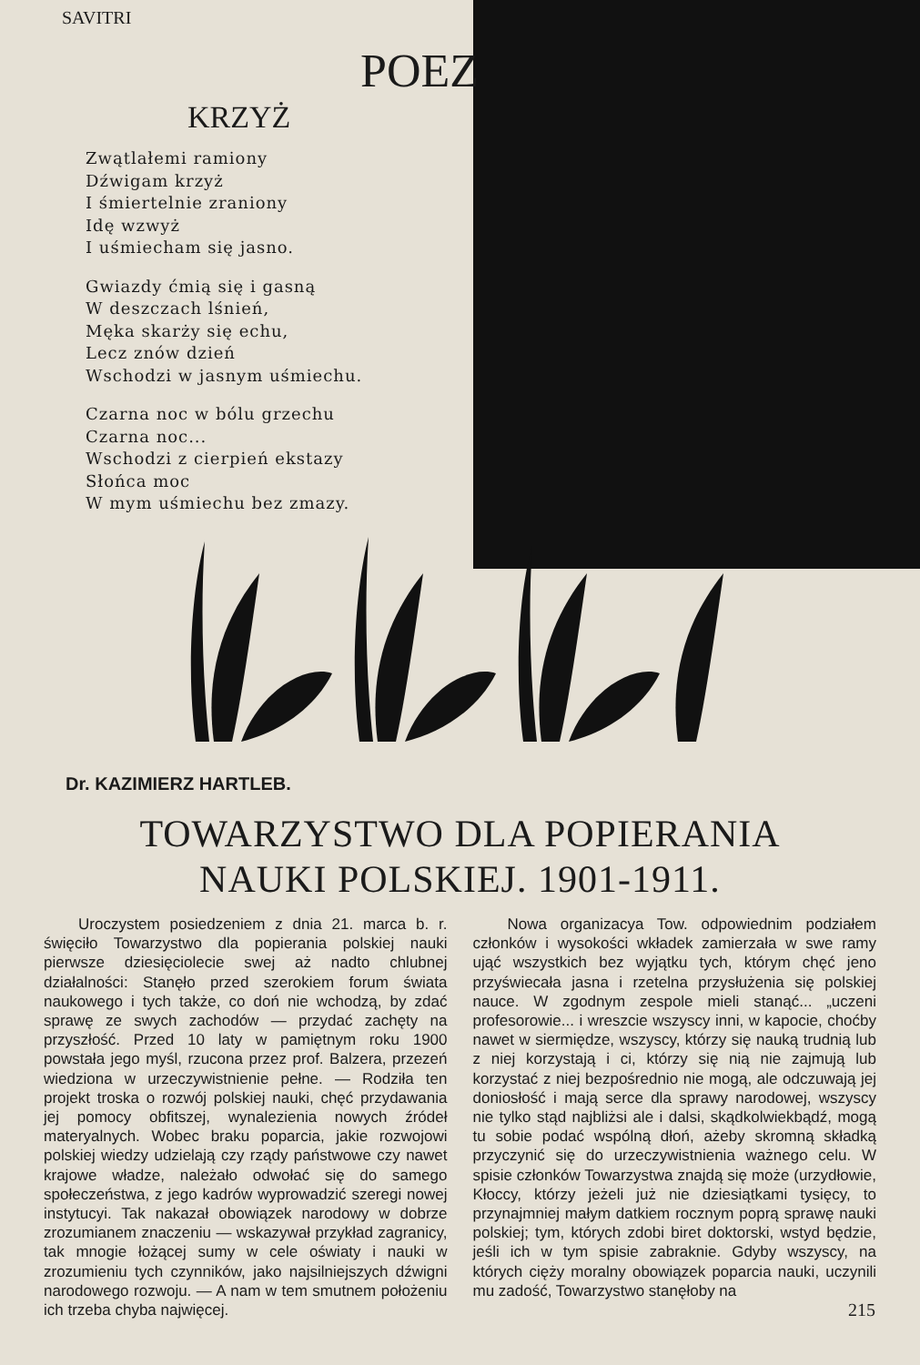SAVITRI
POEZ
KRZYŻ
Zwątlałemi ramiony
Dźwigam krzyż
I śmiertelnie zraniony
Idę wzwyż
I uśmiecham się jasno.
Gwiazdy ćmią się i gasną
W deszczach lśnień,
Męka skarży się echu,
Lecz znów dzień
Wschodzi w jasnym uśmiechu.
Czarna noc w bólu grzechu
Czarna noc...
Wschodzi z cierpień ekstazy
Słońca moc
W mym uśmiechu bez zmazy.
Dr. KAZIMIERZ HARTLEB.
TOWARZYSTWO DLA POPIERANIA
NAUKI POLSKIEJ. 1901-1911.
Uroczystem posiedzeniem z dnia 21. marca b. r. święciło Towarzystwo dla popierania polskiej nauki pierwsze dziesięciolecie swej aż nadto chlubnej działalności: Stanęło przed szerokiem forum świata naukowego i tych także, co doń nie wchodzą, by zdać sprawę ze swych zachodów — przydać zachęty na przyszłość. Przed 10 laty w pamiętnym roku 1900 powstała jego myśl, rzucona przez prof. Balzera, przezeń wiedziona w urzeczywistnienie pełne. — Rodziła ten projekt troska o rozwój polskiej nauki, chęć przydawania jej pomocy obfitszej, wynalezienia nowych źródeł materyalnych. Wobec braku poparcia, jakie rozwojowi polskiej wiedzy udzielają czy rządy państwowe czy nawet krajowe władze, należało odwołać się do samego społeczeństwa, z jego kadrów wyprowadzić szeregi nowej instytucyi. Tak nakazał obowiązek narodowy w dobrze zrozumianem znaczeniu — wskazywał przykład zagranicy, tak mnogie łożącej sumy w cele oświaty i nauki w zrozumieniu tych czynników, jako najsilniejszych dźwigni narodowego rozwoju. — A nam w tem smutnem położeniu ich trzeba chyba najwięcej.
Nowa organizacya Tow. odpowiednim podziałem członków i wysokości wkładek zamierzała w swe ramy ująć wszystkich bez wyjątku tych, którym chęć jeno przyświecała jasna i rzetelna przysłużenia się polskiej nauce. W zgodnym zespole mieli stanąć... „uczeni profesorowie... i wreszcie wszyscy inni, w kapocie, choćby nawet w siermiędze, wszyscy, którzy się nauką trudnią lub z niej korzystają i ci, którzy się nią nie zajmują lub korzystać z niej bezpośrednio nie mogą, ale odczuwają jej doniosłość i mają serce dla sprawy narodowej, wszyscy nie tylko stąd najbliżsi ale i dalsi, skądkolwiekbądź, mogą tu sobie podać wspólną dłoń, ażeby skromną składką przyczynić się do urzeczywistnienia ważnego celu. W spisie członków Towarzystwa znajdą się może (urzydłowie, Kłoccy, którzy jeżeli już nie dziesiątkami tysięcy, to przynajmniej małym datkiem rocznym poprą sprawę nauki polskiej; tym, których zdobi biret doktorski, wstyd będzie, jeśli ich w tym spisie zabraknie. Gdyby wszyscy, na których cięży moralny obowiązek poparcia nauki, uczynili mu zadość, Towarzystwo stanęłoby na
215